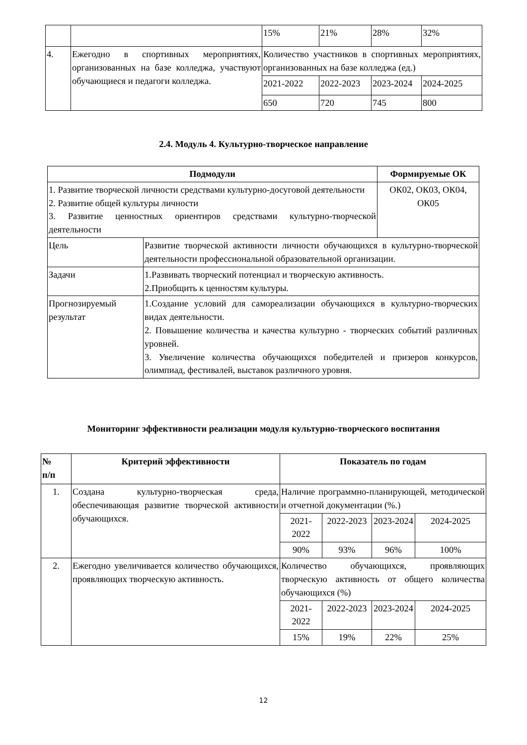| | | 15% | 21% | 28% | 32% |
| 4. | Ежегодно в спортивных мероприятиях, организованных на базе колледжа, участвуют обучающиеся и педагоги колледжа. | Количество участников в спортивных мероприятиях, организованных на базе колледжа (ед.) | | | |
| | | 2021-2022 | 2022-2023 | 2023-2024 | 2024-2025 |
| | | 650 | 720 | 745 | 800 |
2.4. Модуль 4. Культурно-творческое направление
| Подмодули | | Формируемые ОК |
| --- | --- | --- |
| 1. Развитие творческой личности средствами культурно-досуговой деятельности 2. Развитие общей культуры личности 3. Развитие ценностных ориентиров средствами культурно-творческой деятельности | | ОК02, ОК03, ОК04, ОК05 |
| Цель | Развитие творческой активности личности обучающихся в культурно-творческой деятельности профессиональной образовательной организации. | |
| Задачи | 1.Развивать творческий потенциал и творческую активность. 2.Приобщить к ценностям культуры. | |
| Прогнозируемый результат | 1.Создание условий для самореализации обучающихся в культурно-творческих видах деятельности. 2. Повышение количества и качества культурно - творческих событий различных уровней. 3. Увеличение количества обучающихся победителей и призеров конкурсов, олимпиад, фестивалей, выставок различного уровня. | |
Мониторинг эффективности реализации модуля культурно-творческого воспитания
| № п/п | Критерий эффективности | Показатель по годам | | | |
| --- | --- | --- | --- | --- | --- |
| 1. | Создана культурно-творческая среда, обеспечивающая развитие творческой активности обучающихся. | Наличие программно-планирующей, методической и отчетной документации (%.) | | | |
| | | 2021-2022 | 2022-2023 | 2023-2024 | 2024-2025 |
| | | 90% | 93% | 96% | 100% |
| 2. | Ежегодно увеличивается количество обучающихся, проявляющих творческую активность. | Количество обучающихся, проявляющих творческую активность от общего количества обучающихся (%) | | | |
| | | 2021-2022 | 2022-2023 | 2023-2024 | 2024-2025 |
| | | 15% | 19% | 22% | 25% |
12